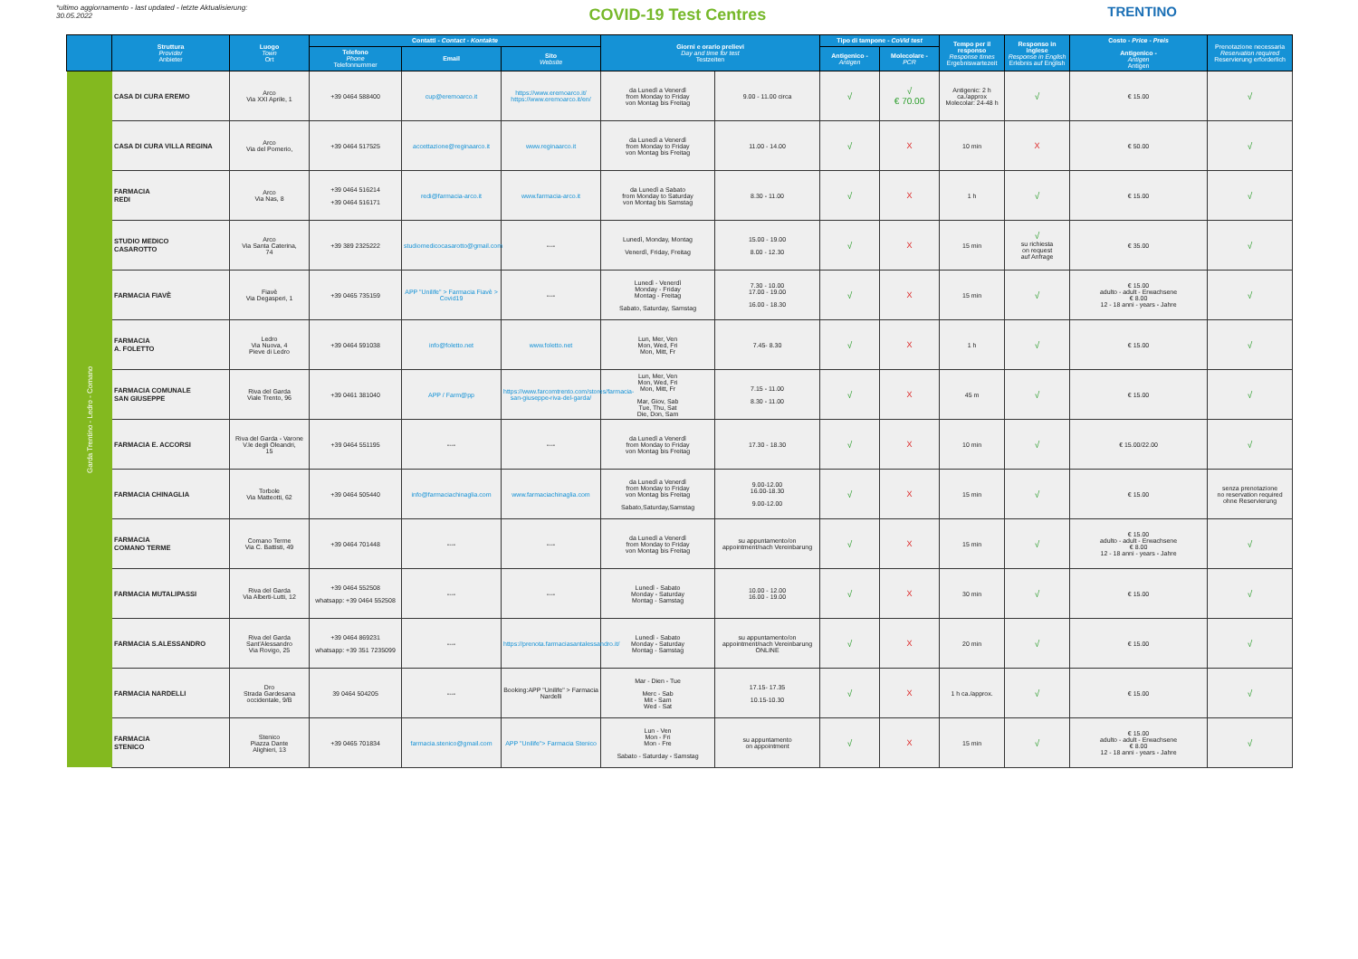*ultimo aggiornamento - last updated - letzte Aktualisierung:
30.05.2022
COVID-19 Test Centres
TRENTINO
| | Struttura Provider Anbieter | Luogo Town Ort | Contatti - Contact - Kontakte | | | Giorni e orario prelievi Day and time for test Testzeiten | | Tipo di tampone - CoVid test | | Tempo per il responso Response times Ergebniswartezeit | Responso in inglese Response in English Erlebnis auf English | Costo - Price - Preis Antigenico - Antigen Antigen | Prenotazione necessaria Reservation required Reservierung erforderlich |
| --- | --- | --- | --- | --- | --- | --- | --- | --- | --- | --- | --- | --- | --- |
| | | | Telefono Phone Telefonnummer | Email | Sito Website | | | Antigenico - Antigen | Molecolare - PCR | | | | |
| Garda Trentino - Ledro - Comano | CASA DI CURA EREMO | Arco Via XXI Aprile, 1 | +39 0464 588400 | cup@eremoarco.it | https://www.eremoarco.it/ https://www.eremoarco.it/en/ | da Lunedì a Venerdì from Monday to Friday von Montag bis Freitag | 9.00 - 11.00 circa | √ | √ € 70.00 | Antigenic: 2 h ca./approx Molecolar: 24-48 h | √ | € 15.00 | √ |
| | CASA DI CURA VILLA REGINA | Arco Via del Pomerio, | +39 0464 517525 | accettazione@reginaarco.it | www.reginaarco.it | da Lunedì a Venerdì from Monday to Friday von Montag bis Freitag | 11.00 - 14.00 | √ | X | 10 min | X | € 50.00 | √ |
| | FARMACIA REDI | Arco Via Nas, 8 | +39 0464 516214 +39 0464 516171 | redi@farmacia-arco.it | www.farmacia-arco.it | da Lunedì a Sabato from Monday to Saturday von Montag bis Samstag | 8.30 - 11.00 | √ | X | 1 h | √ | € 15.00 | √ |
| | STUDIO MEDICO CASAROTTO | Arco Via Santa Caterina, 74 | +39 389 2325222 | studiomedicocasarotto@gmail.com | ---- | Lunedì, Monday, Montag Venerdì, Friday, Freitag | 15.00 - 19.00 8.00 - 12.30 | √ | X | 15 min | √ su richiesta on request auf Anfrage | € 35.00 | √ |
| | FARMACIA FIAVÈ | Fiavè Via Degasperi, 1 | +39 0465 735159 | APP "Unilife" > Farmacia Fiavè > Covid19 | ---- | Lunedì - Venerdì Monday - Friday Montag - Freitag Sabato, Saturday, Samstag | 7.30 - 10.00 17.00 - 19.00 16.00 - 18.30 | √ | X | 15 min | √ | € 15.00 adulto - adult - Erwachsene € 8.00 12 - 18 anni - years - Jahre | √ |
| | FARMACIA A. FOLETTO | Ledro Via Nuova, 4 Pieve di Ledro | +39 0464 591038 | info@foletto.net | www.foletto.net | Lun, Mer, Ven Mon, Wed, Fri Mon, Mitt, Fr | 7.45- 8.30 | √ | X | 1 h | √ | € 15.00 | √ |
| | FARMACIA COMUNALE SAN GIUSEPPE | Riva del Garda Viale Trento, 96 | +39 0461 381040 | APP / Farm@pp | https://www.farcomtrento.com/stores/farmacia-san-giuseppe-riva-del-garda/ | Lun, Mer, Ven Mon, Wed, Fri Mon, Mitt, Fr Mar, Giov, Sab Tue, Thu, Sat Die, Don, Sam | 7.15 - 11.00 8.30 - 11.00 | √ | X | 45 m | √ | € 15.00 | √ |
| | FARMACIA E. ACCORSI | Riva del Garda - Varone V.le degli Oleandri, 15 | +39 0464 551195 | ---- | ---- | da Lunedì a Venerdì from Monday to Friday von Montag bis Freitag | 17.30 - 18.30 | √ | X | 10 min | √ | € 15.00/22.00 | √ |
| | FARMACIA CHINAGLIA | Torbole Via Matteotti, 62 | +39 0464 505440 | info@farmaciachinaglia.com | www.farmaciachinaglia.com | da Lunedì a Venerdì from Monday to Friday von Montag bis Freitag Sabato,Saturday,Samstag | 9.00-12.00 16.00-18.30 9.00-12.00 | √ | X | 15 min | √ | € 15.00 | senza prenotazione no reservation required ohne Reservierung |
| | FARMACIA COMANO TERME | Comano Terme Via C. Battisti, 49 | +39 0464 701448 | ---- | ---- | da Lunedì a Venerdì from Monday to Friday von Montag bis Freitag | su appuntamento/on appointment/nach Vereinbarung | √ | X | 15 min | √ | € 15.00 adulto - adult - Erwachsene € 8.00 12 - 18 anni - years - Jahre | √ |
| | FARMACIA MUTALIPASSI | Riva del Garda Via Alberti-Lutti, 12 | +39 0464 552508 whatsapp: +39 0464 552508 | ---- | ---- | Lunedì - Sabato Monday - Saturday Montag - Samstag | 10.00 - 12.00 16.00 - 19.00 | √ | X | 30 min | √ | € 15.00 | √ |
| | FARMACIA S.ALESSANDRO | Riva del Garda Sant'Alessandro Via Rovigo, 25 | +39 0464 869231 whatsapp: +39 351 7235099 | ---- | https://prenota.farmaciasantalessandro.it/ | Lunedì - Sabato Monday - Saturday Montag - Samstag | su appuntamento/on appointment/nach Vereinbarung ONLINE | √ | X | 20 min | √ | € 15.00 | √ |
| | FARMACIA NARDELLI | Dro Strada Gardesana occidentale, 9/B | 39 0464 504205 | ---- | Booking:APP "Unilife" > Farmacia Nardelli | Mar - Dien - Tue Merc - Sab Mit - Sam Wed - Sat | 17.15- 17.35 10.15-10.30 | √ | X | 1 h ca./approx. | √ | € 15.00 | √ |
| | FARMACIA STENICO | Stenico Piazza Dante Alighieri, 13 | +39 0465 701834 | farmacia.stenico@gmail.com | APP "Unilife"> Farmacia Stenico | Lun - Ven Mon - Fri Mon - Fre Sabato - Saturday - Samstag | su appuntamento on appointment | √ | X | 15 min | √ | € 15.00 adulto - adult - Erwachsene € 8.00 12 - 18 anni - years - Jahre | √ |